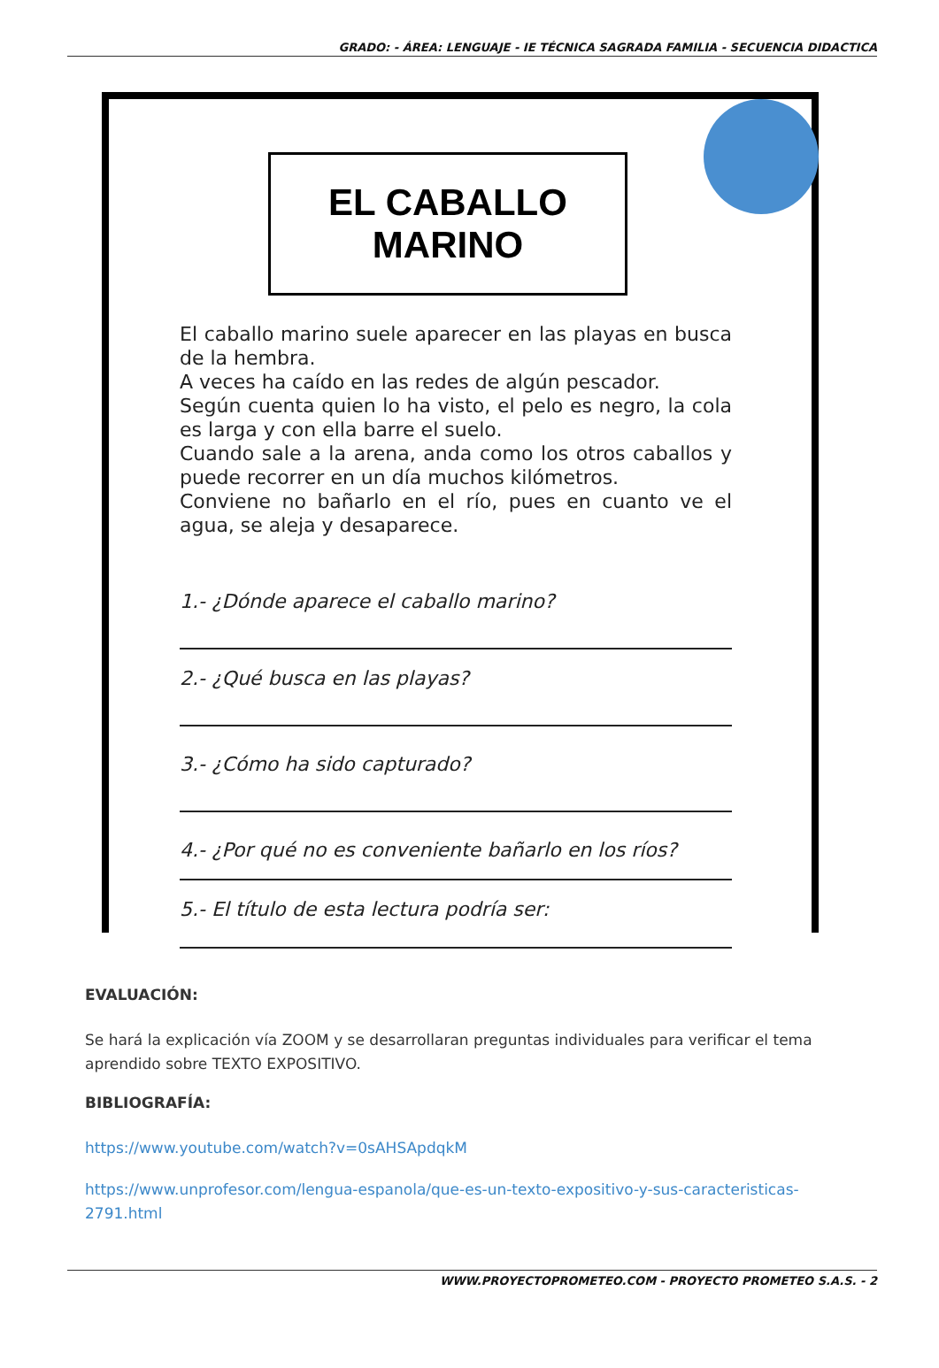GRADO: - ÁREA: LENGUAJE - IE TÉCNICA SAGRADA FAMILIA - SECUENCIA DIDACTICA
EL CABALLO MARINO
El caballo marino suele aparecer en las playas en busca de la hembra.
A veces ha caído en las redes de algún pescador.
Según cuenta quien lo ha visto, el pelo es negro, la cola es larga y con ella barre el suelo.
Cuando sale a la arena, anda como los otros caballos y puede recorrer en un día muchos kilómetros.
Conviene no bañarlo en el río, pues en cuanto ve el agua, se aleja y desaparece.
1.- ¿Dónde aparece el caballo marino?
2.- ¿Qué busca en las playas?
3.- ¿Cómo ha sido capturado?
4.- ¿Por qué no es conveniente bañarlo en los ríos?
5.- El título de esta lectura podría ser:
EVALUACIÓN:
Se hará la explicación vía ZOOM y se desarrollaran preguntas individuales para verificar el tema aprendido sobre TEXTO EXPOSITIVO.
BIBLIOGRAFÍA:
https://www.youtube.com/watch?v=0sAHSApdqkM
https://www.unprofesor.com/lengua-espanola/que-es-un-texto-expositivo-y-sus-caracteristicas-2791.html
WWW.PROYECTOPROMETEO.COM - PROYECTO PROMETEO S.A.S. - 2